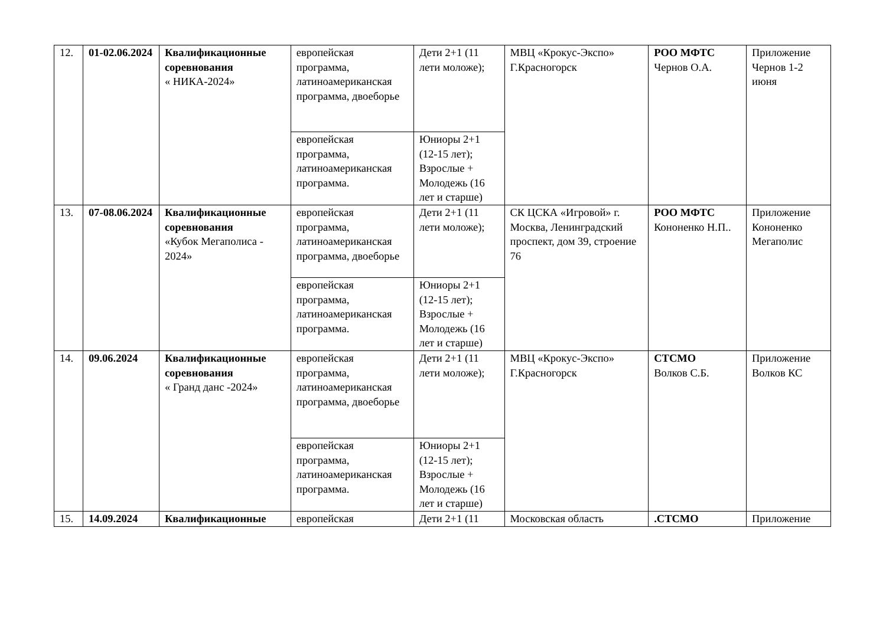| 12. | 01-02.06.2024 | Квалификационные соревнования « НИКА-2024» | европейская программа, латиноамериканская программа, двоеборье | Дети 2+1 (11 лети моложе); | МВЦ «Крокус-Экспо» Г.Красногорск | РОО МФТС Чернов О.А. | Приложение Чернов 1-2 июня |
| | | | европейская программа, латиноамериканская программа. | Юниоры 2+1 (12-15 лет); Взрослые + Молодежь (16 лет и старше) | | | |
| 13. | 07-08.06.2024 | Квалификационные соревнования «Кубок Мегаполиса - 2024» | европейская программа, латиноамериканская программа, двоеборье | Дети 2+1 (11 лети моложе); | СК ЦСКА «Игровой» г. Москва, Ленинградский проспект, дом 39, строение 76 | РОО МФТС Кононенко Н.П.. | Приложение Кононенко Мегаполис |
| | | | европейская программа, латиноамериканская программа. | Юниоры 2+1 (12-15 лет); Взрослые + Молодежь (16 лет и старше) | | | |
| 14. | 09.06.2024 | Квалификационные соревнования « Гранд данс -2024» | европейская программа, латиноамериканская программа, двоеборье | Дети 2+1 (11 лети моложе); | МВЦ «Крокус-Экспо» Г.Красногорск | СТСМО Волков С.Б. | Приложение Волков КС |
| | | | европейская программа, латиноамериканская программа. | Юниоры 2+1 (12-15 лет); Взрослые + Молодежь (16 лет и старше) | | | |
| 15. | 14.09.2024 | Квалификационные | европейская | Дети 2+1 (11 | Московская область | .СТСМО | Приложение |